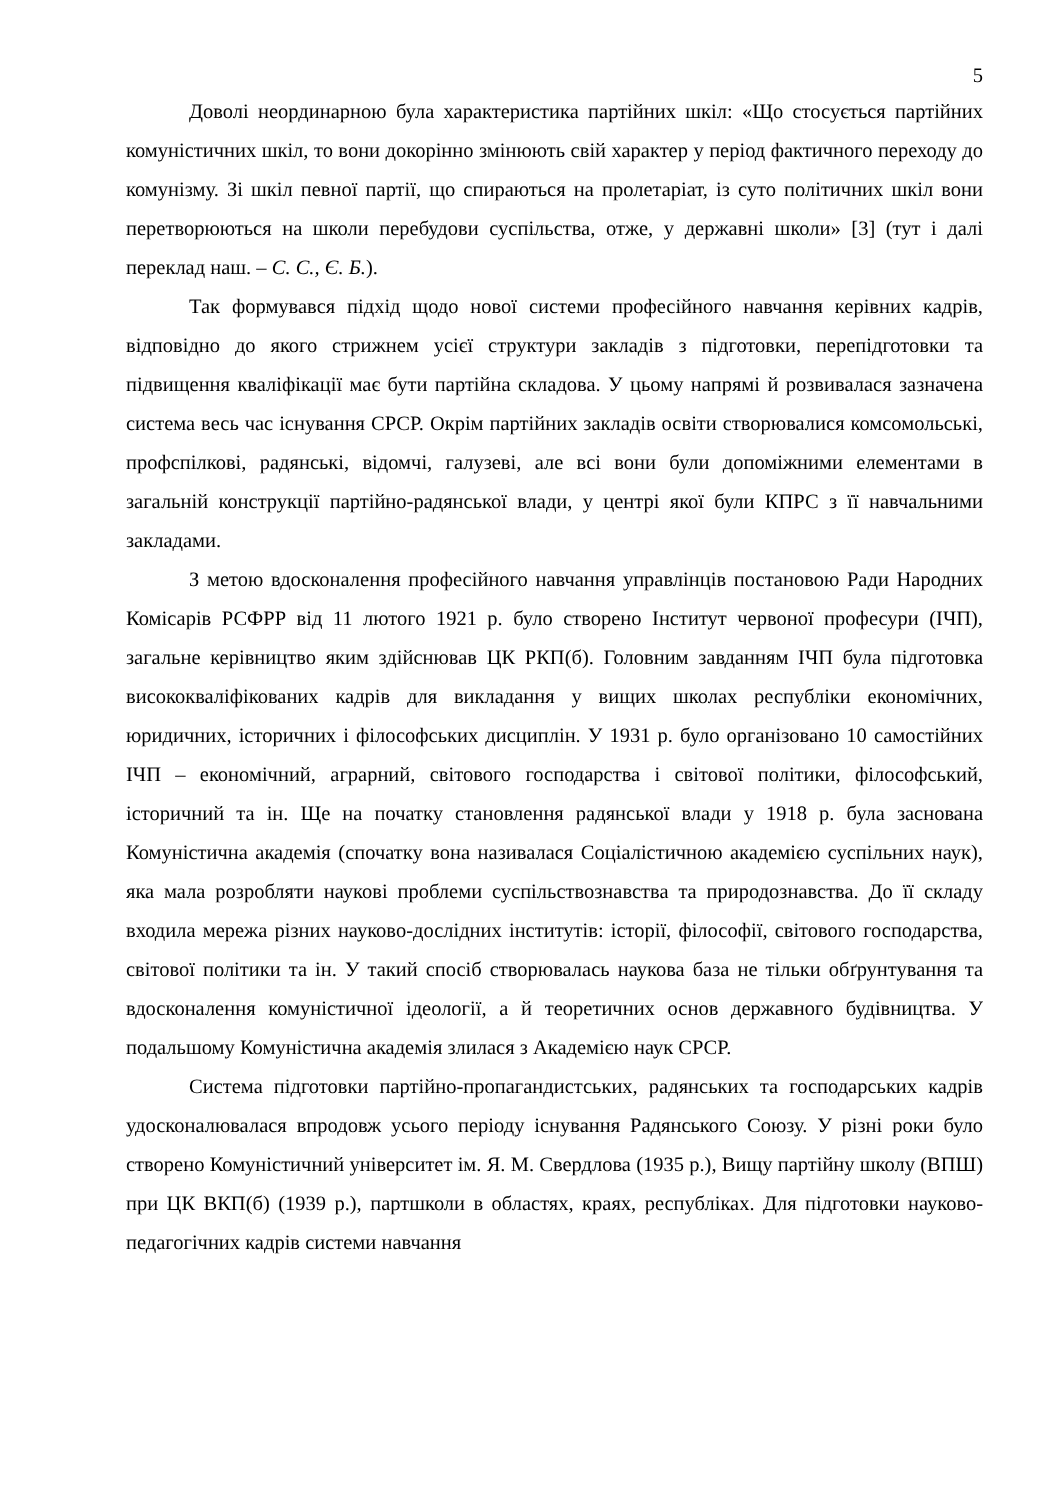5
Доволі неординарною була характеристика партійних шкіл: «Що стосується партійних комуністичних шкіл, то вони докорінно змінюють свій характер у період фактичного переходу до комунізму. Зі шкіл певної партії, що спираються на пролетаріат, із суто політичних шкіл вони перетворюються на школи перебудови суспільства, отже, у державні школи» [3] (тут і далі переклад наш. – С. С., Є. Б.).
Так формувався підхід щодо нової системи професійного навчання керівних кадрів, відповідно до якого стрижнем усієї структури закладів з підготовки, перепідготовки та підвищення кваліфікації має бути партійна складова. У цьому напрямі й розвивалася зазначена система весь час існування СРСР. Окрім партійних закладів освіти створювалися комсомольські, профспілкові, радянські, відомчі, галузеві, але всі вони були допоміжними елементами в загальній конструкції партійно-радянської влади, у центрі якої були КПРС з її навчальними закладами.
З метою вдосконалення професійного навчання управлінців постановою Ради Народних Комісарів РСФРР від 11 лютого 1921 р. було створено Інститут червоної професури (ІЧП), загальне керівництво яким здійснював ЦК РКП(б). Головним завданням ІЧП була підготовка висококваліфікованих кадрів для викладання у вищих школах республіки економічних, юридичних, історичних і філософських дисциплін. У 1931 р. було організовано 10 самостійних ІЧП – економічний, аграрний, світового господарства і світової політики, філософський, історичний та ін. Ще на початку становлення радянської влади у 1918 р. була заснована Комуністична академія (спочатку вона називалася Соціалістичною академією суспільних наук), яка мала розробляти наукові проблеми суспільствознавства та природознавства. До її складу входила мережа різних науково-дослідних інститутів: історії, філософії, світового господарства, світової політики та ін. У такий спосіб створювалась наукова база не тільки обґрунтування та вдосконалення комуністичної ідеології, а й теоретичних основ державного будівництва. У подальшому Комуністична академія злилася з Академією наук СРСР.
Система підготовки партійно-пропагандистських, радянських та господарських кадрів удосконалювалася впродовж усього періоду існування Радянського Союзу. У різні роки було створено Комуністичний університет ім. Я. М. Свердлова (1935 р.), Вищу партійну школу (ВПШ) при ЦК ВКП(б) (1939 р.), партшколи в областях, краях, республіках. Для підготовки науково-педагогічних кадрів системи навчання